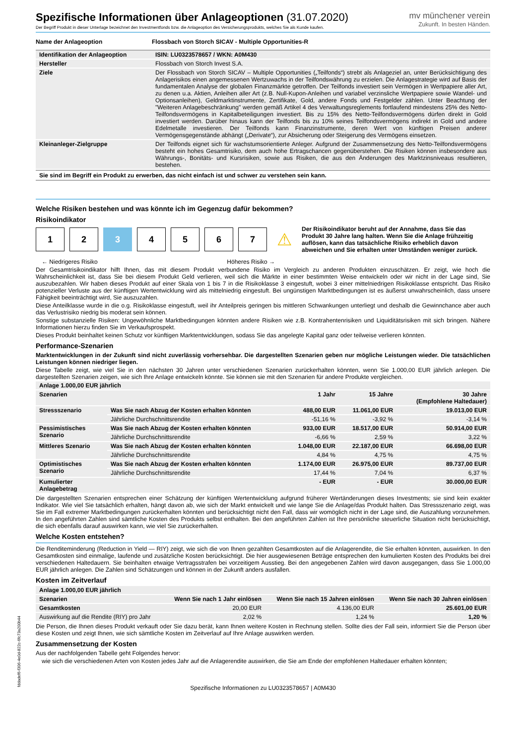Spezifische Informationen über Anlageoptionen (31.07.2020)
Der Begriff Produkt in dieser Unterlage bezeichnet den Investmentfonds bzw. die Anlageoption des Versicherungsprodukts, welches Sie als Kunde kaufen.
mv münchener verein
Zukunft. In besten Händen.
| Name der Anlageoption | Flossbach von Storch SICAV - Multiple Opportunities-R |
| --- | --- |
| Identifikation der Anlageoption | ISIN: LU0323578657 / WKN: A0M430 |
| --- | --- |
| Hersteller | Flossbach von Storch Invest S.A. |
| Ziele | Der Flossbach von Storch SICAV – Multiple Opportunities („Teilfonds“) strebt als Anlageziel an, unter Berücksichtigung des Anlagerisikos einen angemessenen Wertzuwachs in der Teilfondswährung zu erzielen. Die Anlagestrategie wird auf Basis der fundamentalen Analyse der globalen Finanzmärkte getroffen. Der Teilfonds investiert sein Vermögen in Wertpapiere aller Art, zu denen u.a. Aktien, Anleihen aller Art (z.B. Null-Kupon-Anleihen und variabel verzinsliche Wertpapiere sowie Wandel- und Optionsanleihen), Geldmarktinstrumente, Zertifikate, Gold, andere Fonds und Festgelder zählen. Unter Beachtung der "Weiteren Anlagebeschränkung" werden gemäß Artikel 4 des Verwaltungsreglements fortlaufend mindestens 25% des Netto-Teilfondsvermögens in Kapitalbeteiligungen investiert. Bis zu 15% des Netto-Teilfondsvermögens dürfen direkt in Gold investiert werden. Darüber hinaus kann der Teilfonds bis zu 10% seines Teilfondsvermögens indirekt in Gold und andere Edelmetalle investieren. Der Teilfonds kann Finanzinstrumente, deren Wert von künftigen Preisen anderer Vermögensgegenstände abhängt („Derivate“), zur Absicherung oder Steigerung des Vermögens einsetzen. |
| Kleinanleger-Zielgruppe | Der Teilfonds eignet sich für wachstumsorientierte Anleger. Aufgrund der Zusammensetzung des Netto-Teilfondsvermögens besteht ein hohes Gesamtrisiko, dem auch hohe Ertragschancen gegenüberstehen. Die Risiken können insbesondere aus Währungs-, Bonitäts- und Kursrisiken, sowie aus Risiken, die aus den Änderungen des Marktzinsniveaus resultieren, bestehen. |
Sie sind im Begriff ein Produkt zu erwerben, das nicht einfach ist und schwer zu verstehen sein kann.
Welche Risiken bestehen und was könnte ich im Gegenzug dafür bekommen?
Risikoindikator
1 2 3 4 5 6 7
⚠
Der Risikoindikator beruht auf der Annahme, dass Sie das Produkt 30 Jahre lang halten. Wenn Sie die Anlage frühzeitig auflösen, kann das tatsächliche Risiko erheblich davon abweichen und Sie erhalten unter Umständen weniger zurück.
← Niedrigeres Risiko Höheres Risiko →
Der Gesamtrisikoindikator hilft Ihnen, das mit diesem Produkt verbundene Risiko im Vergleich zu anderen Produkten einzuschätzen. Er zeigt, wie hoch die Wahrscheinlichkeit ist, dass Sie bei diesem Produkt Geld verlieren, weil sich die Märkte in einer bestimmten Weise entwickeln oder wir nicht in der Lage sind, Sie auszubezahlen. Wir haben dieses Produkt auf einer Skala von 1 bis 7 in die Risikoklasse 3 eingestuft, wobei 3 einer mittelniedrigen Risikoklasse entspricht. Das Risiko potenzieller Verluste aus der künftigen Wertentwicklung wird als mittelniedrig eingestuft. Bei ungünstigen Marktbedingungen ist es äußerst unwahrscheinlich, dass unsere Fähigkeit beeinträchtigt wird, Sie auszuzahlen.
Diese Anteilklasse wurde in die o.g. Risikoklasse eingestuft, weil ihr Anteilpreis geringen bis mittleren Schwankungen unterliegt und deshalb die Gewinnchance aber auch das Verlustrisiko niedrig bis moderat sein können.
Sonstige substanzielle Risiken: Ungewöhnliche Marktbedingungen könnten andere Risiken wie z.B. Kontrahentenrisiken und Liquiditätsrisiken mit sich bringen. Nähere Informationen hierzu finden Sie im Verkaufsprospekt.
Dieses Produkt beinhaltet keinen Schutz vor künftigen Marktentwicklungen, sodass Sie das angelegte Kapital ganz oder teilweise verlieren könnten.
Performance-Szenarien
Marktentwicklungen in der Zukunft sind nicht zuverlässig vorhersehbar. Die dargestellten Szenarien geben nur mögliche Leistungen wieder. Die tatsächlichen Leistungen können niedriger liegen.
Diese Tabelle zeigt, wie viel Sie in den nächsten 30 Jahren unter verschiedenen Szenarien zurückerhalten könnten, wenn Sie 1.000,00 EUR jährlich anlegen. Die dargestellten Szenarien zeigen, wie sich Ihre Anlage entwickeln könnte. Sie können sie mit den Szenarien für andere Produkte vergleichen.
| Anlage 1.000,00 EUR jährlich | | | | |
| --- | --- | --- | --- | --- |
| Szenarien | | 1 Jahr | 15 Jahre | 30 Jahre (Empfohlene Haltedauer) |
| Stressszenario | Was Sie nach Abzug der Kosten erhalten könnten | 488,00 EUR | 11.061,00 EUR | 19.013,00 EUR |
| | Jährliche Durchschnittsrendite | -51,16 % | -3,92 % | -3,14 % |
| Pessimistisches Szenario | Was Sie nach Abzug der Kosten erhalten könnten | 933,00 EUR | 18.517,00 EUR | 50.914,00 EUR |
| | Jährliche Durchschnittsrendite | -6,66 % | 2,59 % | 3,22 % |
| Mittleres Szenario | Was Sie nach Abzug der Kosten erhalten könnten | 1.048,00 EUR | 22.187,00 EUR | 66.698,00 EUR |
| | Jährliche Durchschnittsrendite | 4,84 % | 4,75 % | 4,75 % |
| Optimistisches Szenario | Was Sie nach Abzug der Kosten erhalten könnten | 1.174,00 EUR | 26.975,00 EUR | 89.737,00 EUR |
| | Jährliche Durchschnittsrendite | 17,44 % | 7,04 % | 6,37 % |
| Kumulierter Anlagebetrag | | - EUR | - EUR | 30.000,00 EUR |
Die dargestellten Szenarien entsprechen einer Schätzung der künftigen Wertentwicklung aufgrund früherer Wertänderungen dieses Investments; sie sind kein exakter Indikator. Wie viel Sie tatsächlich erhalten, hängt davon ab, wie sich der Markt entwickelt und wie lange Sie die Anlage/das Produkt halten. Das Stressszenario zeigt, was Sie im Fall extremer Marktbedingungen zurückerhalten könnten und berücksichtigt nicht den Fall, dass wir womöglich nicht in der Lage sind, die Auszahlung vorzunehmen. In den angeführten Zahlen sind sämtliche Kosten des Produkts selbst enthalten. Bei den angeführten Zahlen ist Ihre persönliche steuerliche Situation nicht berücksichtigt, die sich ebenfalls darauf auswirken kann, wie viel Sie zurückerhalten.
Welche Kosten entstehen?
Die Renditeminderung (Reduction in Yield — RIY) zeigt, wie sich die von Ihnen gezahlten Gesamtkosten auf die Anlagerendite, die Sie erhalten könnten, auswirken. In den Gesamtkosten sind einmalige, laufende und zusätzliche Kosten berücksichtigt. Die hier ausgewiesenen Beträge entsprechen den kumulierten Kosten des Produkts bei drei verschiedenen Haltedauern. Sie beinhalten etwaige Vertragsstrafen bei vorzeitigem Ausstieg. Bei den angegebenen Zahlen wird davon ausgegangen, dass Sie 1.000,00 EUR jährlich anlegen. Die Zahlen sind Schätzungen und können in der Zukunft anders ausfallen.
Kosten im Zeitverlauf
| Anlage 1.000,00 EUR jährlich | | | |
| --- | --- | --- | --- |
| Szenarien | Wenn Sie nach 1 Jahr einlösen | Wenn Sie nach 15 Jahren einlösen | Wenn Sie nach 30 Jahren einlösen |
| Gesamtkosten | 20,00 EUR | 4.136,00 EUR | 25.601,00 EUR |
| Auswirkung auf die Rendite (RIY) pro Jahr | 2,02 % | 1,24 % | 1,20 % |
Die Person, die Ihnen dieses Produkt verkauft oder Sie dazu berät, kann Ihnen weitere Kosten in Rechnung stellen. Sollte dies der Fall sein, informiert Sie die Person über diese Kosten und zeigt Ihnen, wie sich sämtliche Kosten im Zeitverlauf auf Ihre Anlage auswirken werden.
Zusammensetzung der Kosten
Aus der nachfolgenden Tabelle geht Folgendes hervor:
wie sich die verschiedenen Arten von Kosten jedes Jahr auf die Anlagerendite auswirken, die Sie am Ende der empfohlenen Haltedauer erhalten könnten;
Spezifische Informationen zu LU0323578657 | A0M430
fddadef6-f306-4e0d-822c-6fc73a200b44